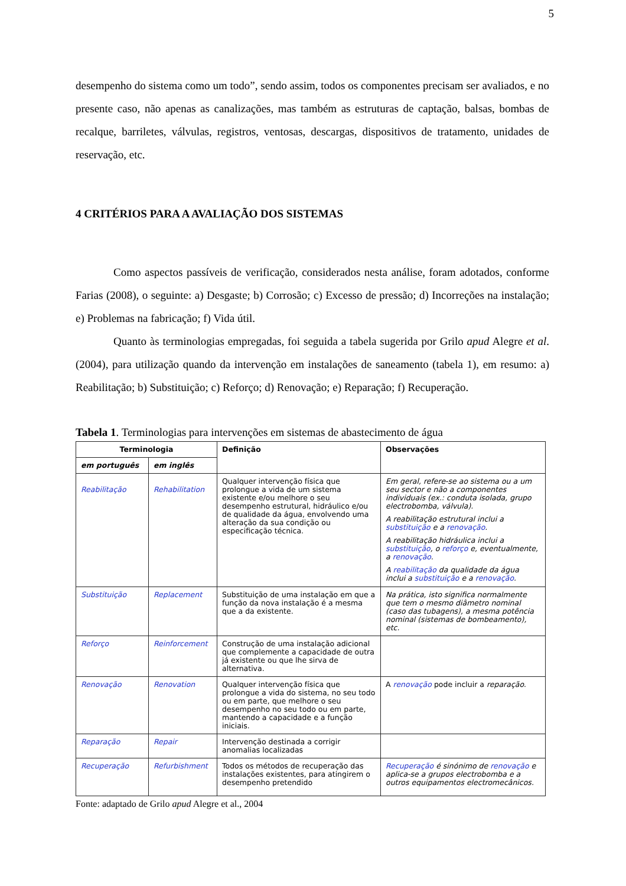5
desempenho do sistema como um todo”, sendo assim, todos os componentes precisam ser avaliados, e no presente caso, não apenas as canalizações, mas também as estruturas de captação, balsas, bombas de recalque, barriletes, válvulas, registros, ventosas, descargas, dispositivos de tratamento, unidades de reservação, etc.
4 CRITÉRIOS PARA A AVALIAÇÃO DOS SISTEMAS
Como aspectos passíveis de verificação, considerados nesta análise, foram adotados, conforme Farias (2008), o seguinte: a) Desgaste; b) Corrosão; c) Excesso de pressão; d) Incorreções na instalação; e) Problemas na fabricação; f) Vida útil.
Quanto às terminologias empregadas, foi seguida a tabela sugerida por Grilo apud Alegre et al. (2004), para utilização quando da intervenção em instalações de saneamento (tabela 1), em resumo: a) Reabilitação; b) Substituição; c) Reforço; d) Renovação; e) Reparação; f) Recuperação.
Tabela 1. Terminologias para intervenções em sistemas de abastecimento de água
| Terminologia | | Definição | Observações |
| --- | --- | --- | --- |
| em português | em inglês | | |
| Reabilitação | Rehabilitation | Qualquer intervenção física que prolongue a vida de um sistema existente e/ou melhore o seu desempenho estrutural, hidráulico e/ou de qualidade da água, envolvendo uma alteração da sua condição ou especificação técnica. | Em geral, refere-se ao sistema ou a um seu sector e não a componentes individuais (ex.: conduta isolada, grupo electrobomba, válvula). A reabilitação estrutural inclui a substituição e a renovação . A reabilitação hidráulica inclui a substituição , o reforço e, eventualmente, a renovação . A reabilitação da qualidade da água inclui a substituição e a renovação . |
| Substituição | Replacement | Substituição de uma instalação em que a função da nova instalação é a mesma que a da existente. | Na prática, isto significa normalmente que tem o mesmo diâmetro nominal (caso das tubagens), a mesma potência nominal (sistemas de bombeamento), etc. |
| Reforço | Reinforcement | Construção de uma instalação adicional que complemente a capacidade de outra já existente ou que lhe sirva de alternativa. | |
| Renovação | Renovation | Qualquer intervenção física que prolongue a vida do sistema, no seu todo ou em parte, que melhore o seu desempenho no seu todo ou em parte, mantendo a capacidade e a função iniciais. | A renovação pode incluir a reparação . |
| Reparação | Repair | Intervenção destinada a corrigir anomalias localizadas | |
| Recuperação | Refurbishment | Todos os métodos de recuperação das instalações existentes, para atingirem o desempenho pretendido | Recuperação é sinónimo de renovação e aplica-se a grupos electrobomba e a outros equipamentos electromecânicos. |
Fonte: adaptado de Grilo apud Alegre et al., 2004